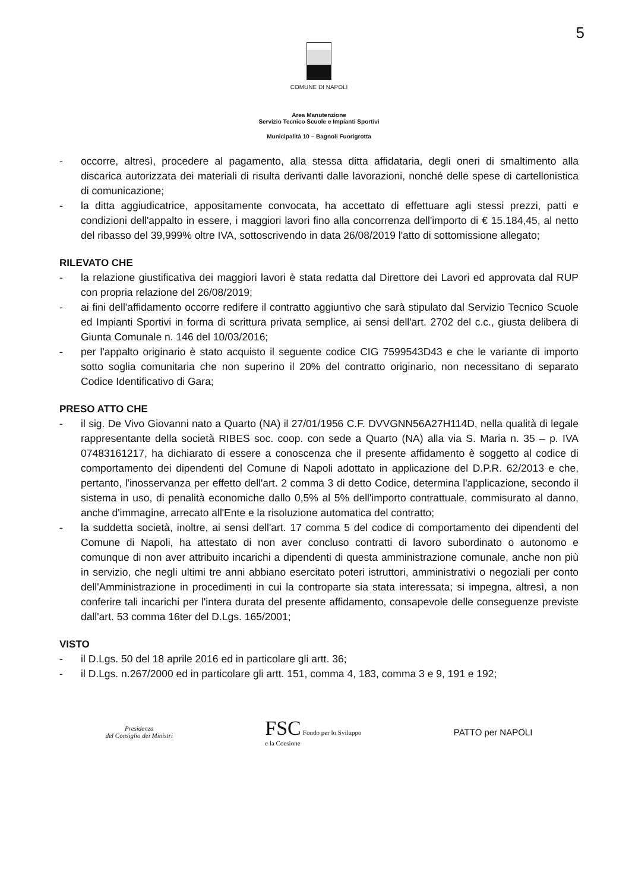5
COMUNE DI NAPOLI
Area Manutenzione
Servizio Tecnico Scuole e Impianti Sportivi
Municipalità 10 – Bagnoli Fuorigrotta
- occorre, altresì, procedere al pagamento, alla stessa ditta affidataria, degli oneri di smaltimento alla discarica autorizzata dei materiali di risulta derivanti dalle lavorazioni, nonché delle spese di cartellonistica di comunicazione;
- la ditta aggiudicatrice, appositamente convocata, ha accettato di effettuare agli stessi prezzi, patti e condizioni dell'appalto in essere, i maggiori lavori fino alla concorrenza dell'importo di € 15.184,45, al netto del ribasso del 39,999% oltre IVA, sottoscrivendo in data 26/08/2019 l'atto di sottomissione allegato;
RILEVATO CHE
- la relazione giustificativa dei maggiori lavori è stata redatta dal Direttore dei Lavori ed approvata dal RUP con propria relazione del 26/08/2019;
- ai fini dell'affidamento occorre redifere il contratto aggiuntivo che sarà stipulato dal Servizio Tecnico Scuole ed Impianti Sportivi in forma di scrittura privata semplice, ai sensi dell'art. 2702 del c.c., giusta delibera di Giunta Comunale n. 146 del 10/03/2016;
- per l'appalto originario è stato acquisto il seguente codice CIG 7599543D43 e che le variante di importo sotto soglia comunitaria che non superino il 20% del contratto originario, non necessitano di separato Codice Identificativo di Gara;
PRESO ATTO CHE
- il sig. De Vivo Giovanni nato a Quarto (NA) il 27/01/1956 C.F. DVVGNN56A27H114D, nella qualità di legale rappresentante della società RIBES soc. coop. con sede a Quarto (NA) alla via S. Maria n. 35 – p. IVA 07483161217, ha dichiarato di essere a conoscenza che il presente affidamento è soggetto al codice di comportamento dei dipendenti del Comune di Napoli adottato in applicazione del D.P.R. 62/2013 e che, pertanto, l'inosservanza per effetto dell'art. 2 comma 3 di detto Codice, determina l'applicazione, secondo il sistema in uso, di penalità economiche dallo 0,5% al 5% dell'importo contrattuale, commisurato al danno, anche d'immagine, arrecato all'Ente e la risoluzione automatica del contratto;
- la suddetta società, inoltre, ai sensi dell'art. 17 comma 5 del codice di comportamento dei dipendenti del Comune di Napoli, ha attestato di non aver concluso contratti di lavoro subordinato o autonomo e comunque di non aver attribuito incarichi a dipendenti di questa amministrazione comunale, anche non più in servizio, che negli ultimi tre anni abbiano esercitato poteri istruttori, amministrativi o negoziali per conto dell'Amministrazione in procedimenti in cui la controparte sia stata interessata; si impegna, altresì, a non conferire tali incarichi per l'intera durata del presente affidamento, consapevole delle conseguenze previste dall'art. 53 comma 16ter del D.Lgs. 165/2001;
VISTO
- il D.Lgs. 50 del 18 aprile 2016 ed in particolare gli artt. 36;
- il D.Lgs. n.267/2000 ed in particolare gli artt. 151, comma 4, 183, comma 3 e 9, 191 e 192;
Presidenza
del Consiglio dei Ministri
FSC Fondo per lo Sviluppo
e la Coesione
PATTO per NAPOLI